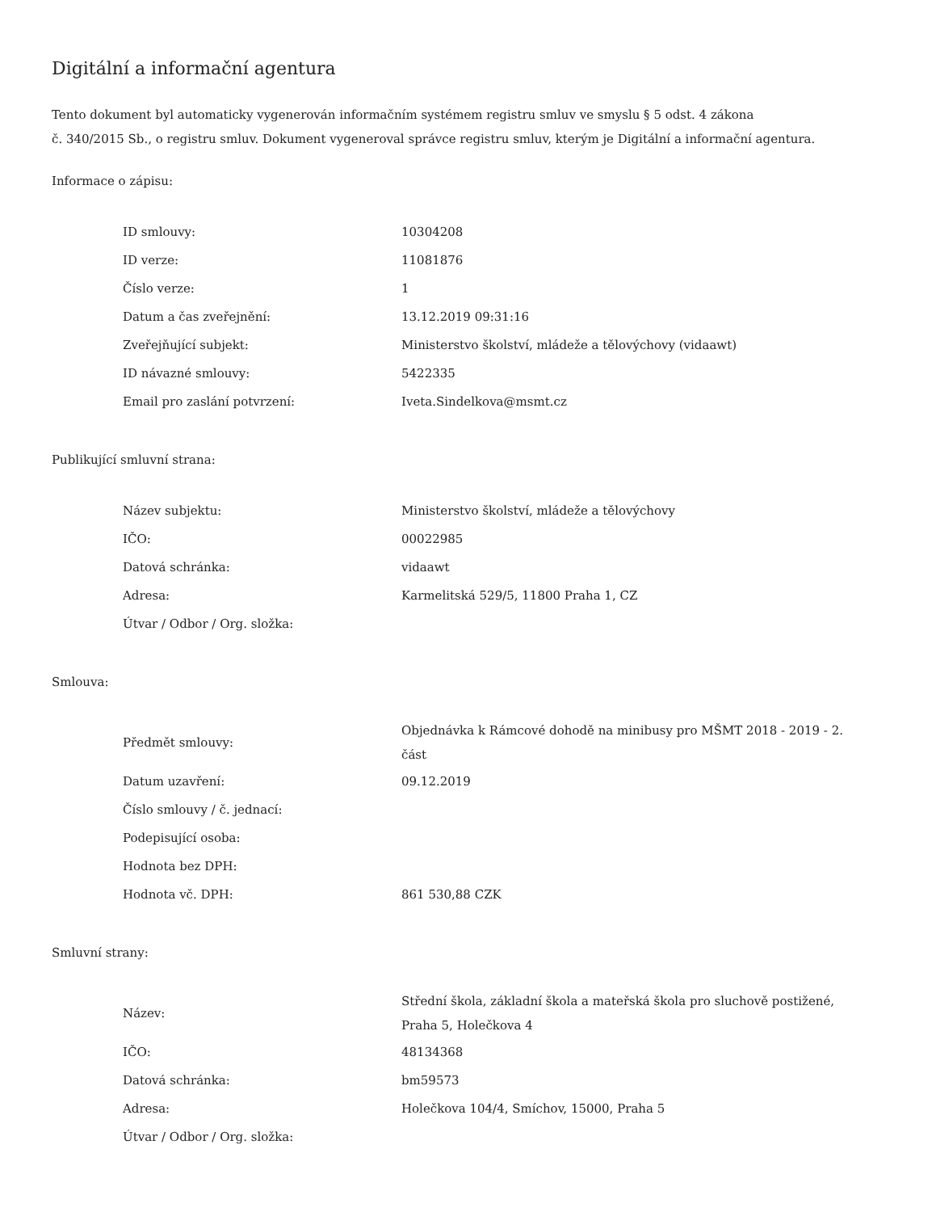Digitální a informační agentura
Tento dokument byl automaticky vygenerován informačním systémem registru smluv ve smyslu § 5 odst. 4 zákona
č. 340/2015 Sb., o registru smluv. Dokument vygeneroval správce registru smluv, kterým je Digitální a informační agentura.
Informace o zápisu:
| ID smlouvy: | 10304208 |
| ID verze: | 11081876 |
| Číslo verze: | 1 |
| Datum a čas zveřejnění: | 13.12.2019 09:31:16 |
| Zveřejňující subjekt: | Ministerstvo školství, mládeže a tělovýchovy (vidaawt) |
| ID návazné smlouvy: | 5422335 |
| Email pro zaslání potvrzení: | Iveta.Sindelkova@msmt.cz |
Publikující smluvní strana:
| Název subjektu: | Ministerstvo školství, mládeže a tělovýchovy |
| IČO: | 00022985 |
| Datová schránka: | vidaawt |
| Adresa: | Karmelitská 529/5, 11800 Praha 1, CZ |
| Útvar / Odbor / Org. složka: | |
Smlouva:
| Předmět smlouvy: | Objednávka k Rámcové dohodě na minibusy pro MŠMT 2018 - 2019 - 2. část |
| Datum uzavření: | 09.12.2019 |
| Číslo smlouvy / č. jednací: | |
| Podepisující osoba: | |
| Hodnota bez DPH: | |
| Hodnota vč. DPH: | 861 530,88 CZK |
Smluvní strany:
| Název: | Střední škola, základní škola a mateřská škola pro sluchově postižené, Praha 5, Holečkova 4 |
| IČO: | 48134368 |
| Datová schránka: | bm59573 |
| Adresa: | Holečkova 104/4, Smíchov, 15000, Praha 5 |
| Útvar / Odbor / Org. složka: | |